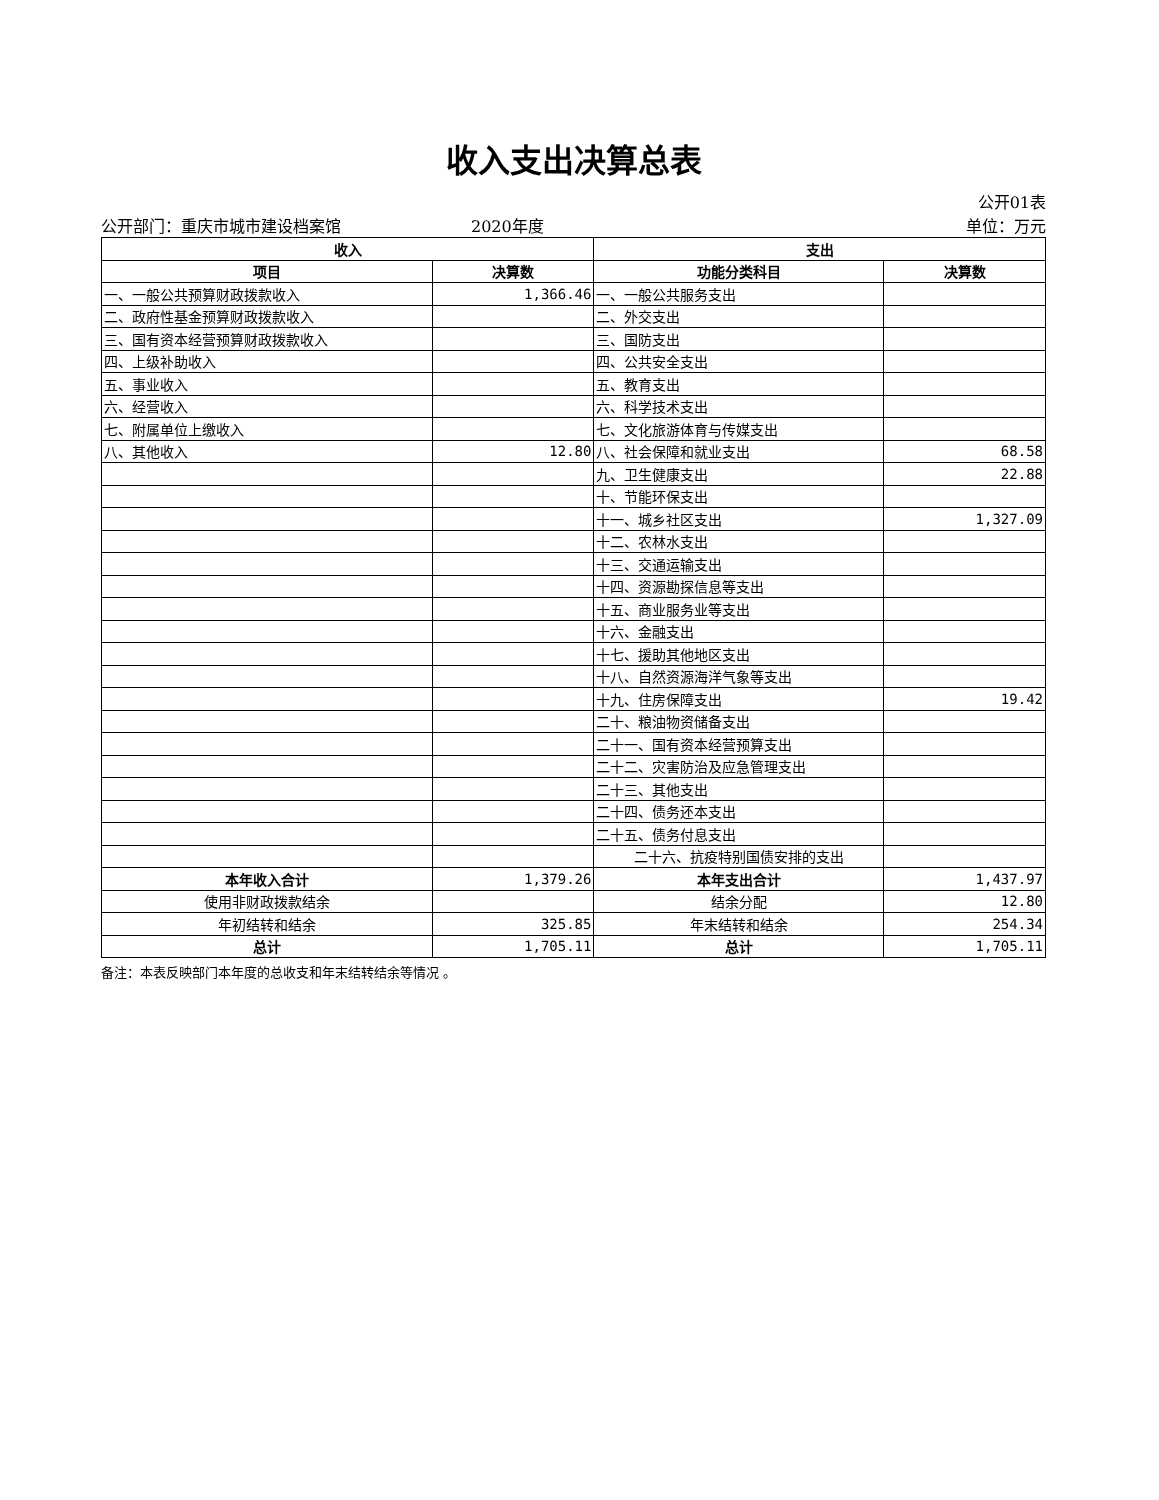收入支出决算总表
公开01表
公开部门：重庆市城市建设档案馆 2020年度 单位：万元
| 收入 | | 支出 | |
| --- | --- | --- | --- |
| 项目 | 决算数 | 功能分类科目 | 决算数 |
| 一、一般公共预算财政拨款收入 | 1,366.46 | 一、一般公共服务支出 | |
| 二、政府性基金预算财政拨款收入 | | 二、外交支出 | |
| 三、国有资本经营预算财政拨款收入 | | 三、国防支出 | |
| 四、上级补助收入 | | 四、公共安全支出 | |
| 五、事业收入 | | 五、教育支出 | |
| 六、经营收入 | | 六、科学技术支出 | |
| 七、附属单位上缴收入 | | 七、文化旅游体育与传媒支出 | |
| 八、其他收入 | 12.80 | 八、社会保障和就业支出 | 68.58 |
| | | 九、卫生健康支出 | 22.88 |
| | | 十、节能环保支出 | |
| | | 十一、城乡社区支出 | 1,327.09 |
| | | 十二、农林水支出 | |
| | | 十三、交通运输支出 | |
| | | 十四、资源勘探信息等支出 | |
| | | 十五、商业服务业等支出 | |
| | | 十六、金融支出 | |
| | | 十七、援助其他地区支出 | |
| | | 十八、自然资源海洋气象等支出 | |
| | | 十九、住房保障支出 | 19.42 |
| | | 二十、粮油物资储备支出 | |
| | | 二十一、国有资本经营预算支出 | |
| | | 二十二、灾害防治及应急管理支出 | |
| | | 二十三、其他支出 | |
| | | 二十四、债务还本支出 | |
| | | 二十五、债务付息支出 | |
| | | 二十六、抗疫特别国债安排的支出 | |
| 本年收入合计 | 1,379.26 | 本年支出合计 | 1,437.97 |
| 使用非财政拨款结余 | | 结余分配 | 12.80 |
| 年初结转和结余 | 325.85 | 年末结转和结余 | 254.34 |
| 总计 | 1,705.11 | 总计 | 1,705.11 |
备注：本表反映部门本年度的总收支和年末结转结余等情况 。